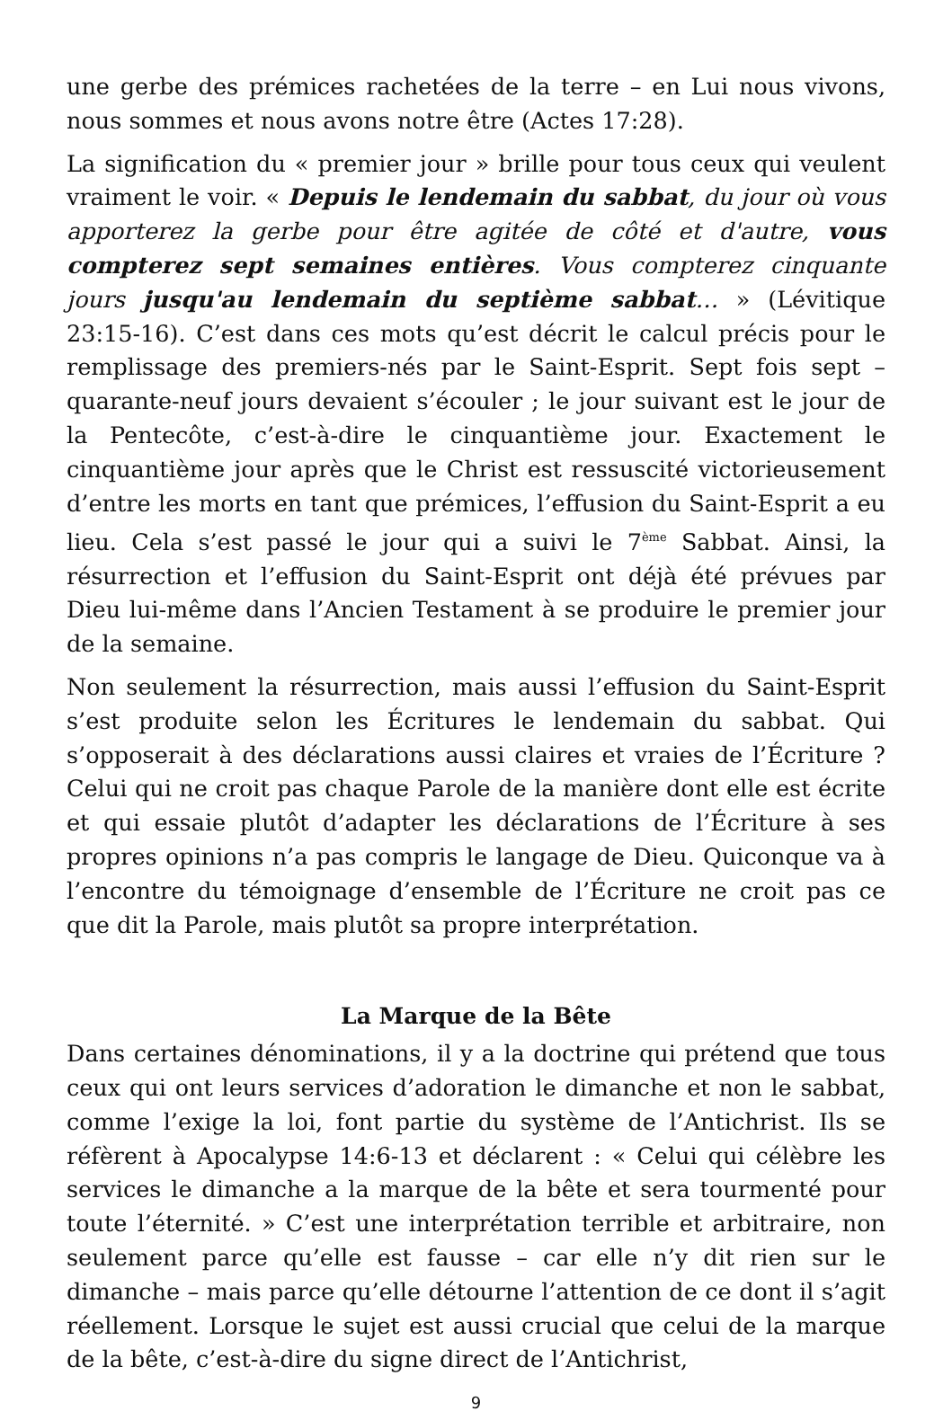une gerbe des prémices rachetées de la terre – en Lui nous vivons, nous sommes et nous avons notre être (Actes 17:28).
La signification du « premier jour » brille pour tous ceux qui veulent vraiment le voir. « Depuis le lendemain du sabbat, du jour où vous apporterez la gerbe pour être agitée de côté et d'autre, vous compterez sept semaines entières. Vous compterez cinquante jours jusqu'au lendemain du septième sabbat… » (Lévitique 23:15-16). C’est dans ces mots qu’est décrit le calcul précis pour le remplissage des premiers-nés par le Saint-Esprit. Sept fois sept – quarante-neuf jours devaient s’écouler ; le jour suivant est le jour de la Pentecôte, c’est-à-dire le cinquantième jour. Exactement le cinquantième jour après que le Christ est ressuscité victorieusement d’entre les morts en tant que prémices, l’effusion du Saint-Esprit a eu lieu. Cela s’est passé le jour qui a suivi le 7<sup>ème</sup> Sabbat. Ainsi, la résurrection et l’effusion du Saint-Esprit ont déjà été prévues par Dieu lui-même dans l’Ancien Testament à se produire le premier jour de la semaine.
Non seulement la résurrection, mais aussi l’effusion du Saint-Esprit s’est produite selon les Écritures le lendemain du sabbat. Qui s’opposerait à des déclarations aussi claires et vraies de l’Écriture ? Celui qui ne croit pas chaque Parole de la manière dont elle est écrite et qui essaie plutôt d’adapter les déclarations de l’Écriture à ses propres opinions n’a pas compris le langage de Dieu. Quiconque va à l’encontre du témoignage d’ensemble de l’Écriture ne croit pas ce que dit la Parole, mais plutôt sa propre interprétation.
La Marque de la Bête
Dans certaines dénominations, il y a la doctrine qui prétend que tous ceux qui ont leurs services d’adoration le dimanche et non le sabbat, comme l’exige la loi, font partie du système de l’Antichrist. Ils se réfèrent à Apocalypse 14:6-13 et déclarent : « Celui qui célèbre les services le dimanche a la marque de la bête et sera tourmenté pour toute l’éternité. » C’est une interprétation terrible et arbitraire, non seulement parce qu’elle est fausse – car elle n’y dit rien sur le dimanche – mais parce qu’elle détourne l’attention de ce dont il s’agit réellement. Lorsque le sujet est aussi crucial que celui de la marque de la bête, c’est-à-dire du signe direct de l’Antichrist,
9